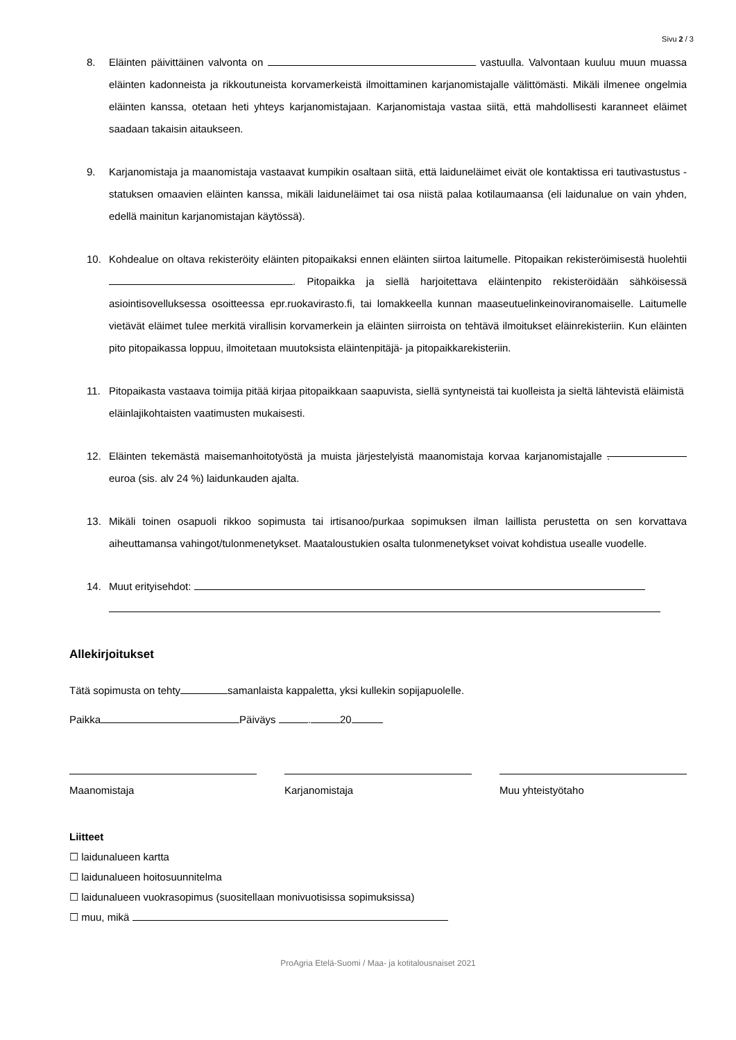Sivu 2 / 3
8. Eläinten päivittäinen valvonta on vastuulla. Valvontaan kuuluu muun muassa eläinten kadonneista ja rikkoutuneista korvamerkeistä ilmoittaminen karjanomistajalle välittömästi. Mikäli ilmenee ongelmia eläinten kanssa, otetaan heti yhteys karjanomistajaan. Karjanomistaja vastaa siitä, että mahdollisesti karanneet eläimet saadaan takaisin aitaukseen.
9. Karjanomistaja ja maanomistaja vastaavat kumpikin osaltaan siitä, että laiduneläimet eivät ole kontaktissa eri tautivastustus -statuksen omaavien eläinten kanssa, mikäli laiduneläimet tai osa niistä palaa kotilaumaansa (eli laidunalue on vain yhden, edellä mainitun karjanomistajan käytössä).
10. Kohdealue on oltava rekisteröity eläinten pitopaikaksi ennen eläinten siirtoa laitumelle. Pitopaikan rekisteröimisestä huolehtii . Pitopaikka ja siellä harjoitettava eläintenpito rekisteröidään sähköisessä asiointisovelluksessa osoitteessa epr.ruokavirasto.fi, tai lomakkeella kunnan maaseutuelinkeinoviranomaiselle. Laitumelle vietävät eläimet tulee merkitä virallisin korvamerkein ja eläinten siirroista on tehtävä ilmoitukset eläinrekisteriin. Kun eläinten pito pitopaikassa loppuu, ilmoitetaan muutoksista eläintenpitäjä- ja pitopaikkarekisteriin.
11. Pitopaikasta vastaava toimija pitää kirjaa pitopaikkaan saapuvista, siellä syntyneistä tai kuolleista ja sieltä lähtevistä eläimistä eläinlajikohtaisten vaatimusten mukaisesti.
12. Eläinten tekemästä maisemanhoitotyöstä ja muista järjestelyistä maanomistaja korvaa karjanomistajalle . euroa (sis. alv 24 %) laidunkauden ajalta.
13. Mikäli toinen osapuoli rikkoo sopimusta tai irtisanoo/purkaa sopimuksen ilman laillista perustetta on sen korvattava aiheuttamansa vahingot/tulonmenetykset. Maataloustukien osalta tulonmenetykset voivat kohdistua usealle vuodelle.
14. Muut erityisehdot:
Allekirjoitukset
Tätä sopimusta on tehty samanlaista kappaletta, yksi kullekin sopijapuolelle.
Paikka Päiväys . 20
Maanomistaja Karjanomistaja Muu yhteistyötaho
Liitteet
☐ laidunalueen kartta
☐ laidunalueen hoitosuunnitelma
☐ laidunalueen vuokrasopimus (suositellaan monivuotisissa sopimuksissa)
☐ muu, mikä
ProAgria Etelä-Suomi / Maa- ja kotitalousnaiset 2021